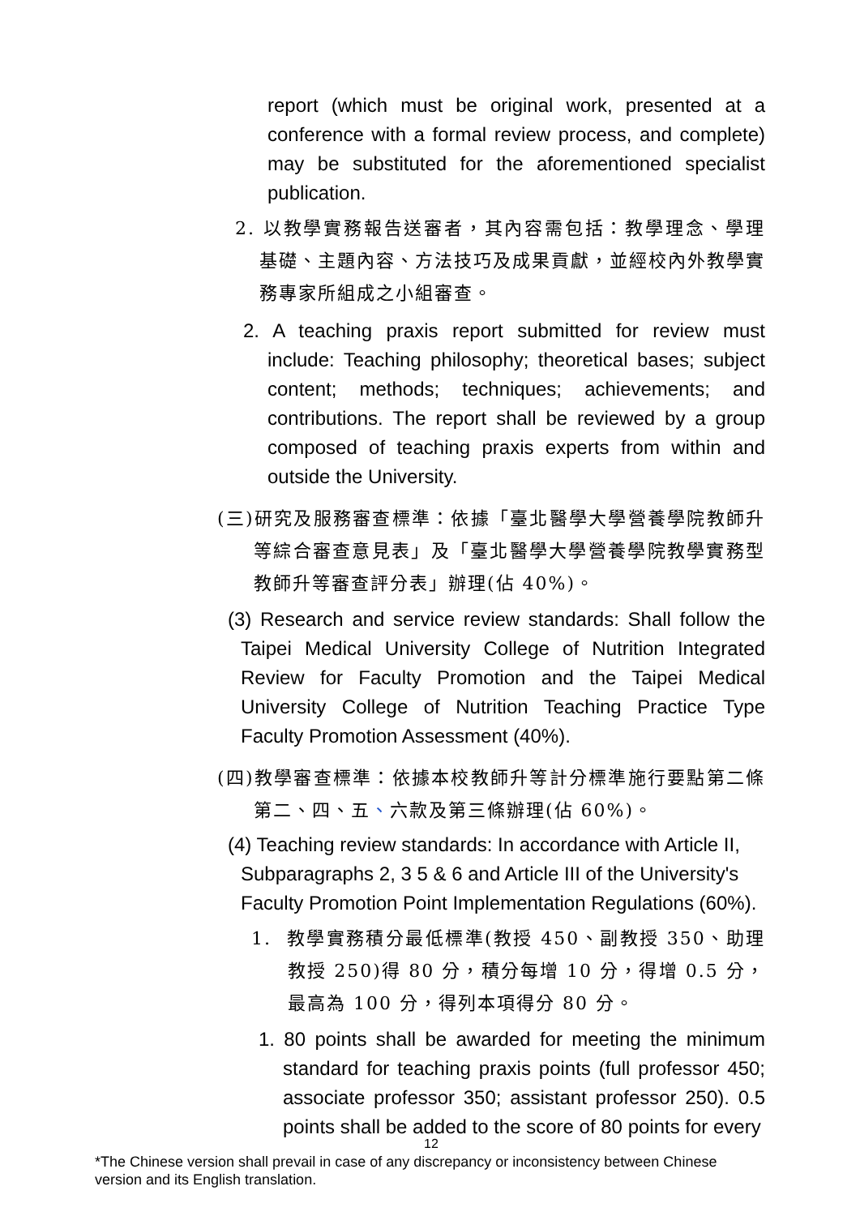report (which must be original work, presented at a conference with a formal review process, and complete) may be substituted for the aforementioned specialist publication.
2. 以教學實務報告送審者，其內容需包括：教學理念、學理基礎、主題內容、方法技巧及成果貢獻，並經校內外教學實務專家所組成之小組審查。
2. A teaching praxis report submitted for review must include: Teaching philosophy; theoretical bases; subject content; methods; techniques; achievements; and contributions. The report shall be reviewed by a group composed of teaching praxis experts from within and outside the University.
(三)研究及服務審查標準：依據「臺北醫學大學營養學院教師升等綜合審查意見表」及「臺北醫學大學營養學院教學實務型教師升等審查評分表」辦理(佔 40%)。
(3) Research and service review standards: Shall follow the Taipei Medical University College of Nutrition Integrated Review for Faculty Promotion and the Taipei Medical University College of Nutrition Teaching Practice Type Faculty Promotion Assessment (40%).
(四)教學審查標準：依據本校教師升等計分標準施行要點第二條第二、四、五、六款及第三條辦理(佔 60%)。
(4) Teaching review standards: In accordance with Article II, Subparagraphs 2, 3 5 & 6 and Article III of the University's Faculty Promotion Point Implementation Regulations (60%).
1. 教學實務積分最低標準(教授 450、副教授 350、助理教授 250)得 80 分，積分每增 10 分，得增 0.5 分，最高為 100 分，得列本項得分 80 分。
1. 80 points shall be awarded for meeting the minimum standard for teaching praxis points (full professor 450; associate professor 350; assistant professor 250). 0.5 points shall be added to the score of 80 points for every
12
*The Chinese version shall prevail in case of any discrepancy or inconsistency between Chinese version and its English translation.